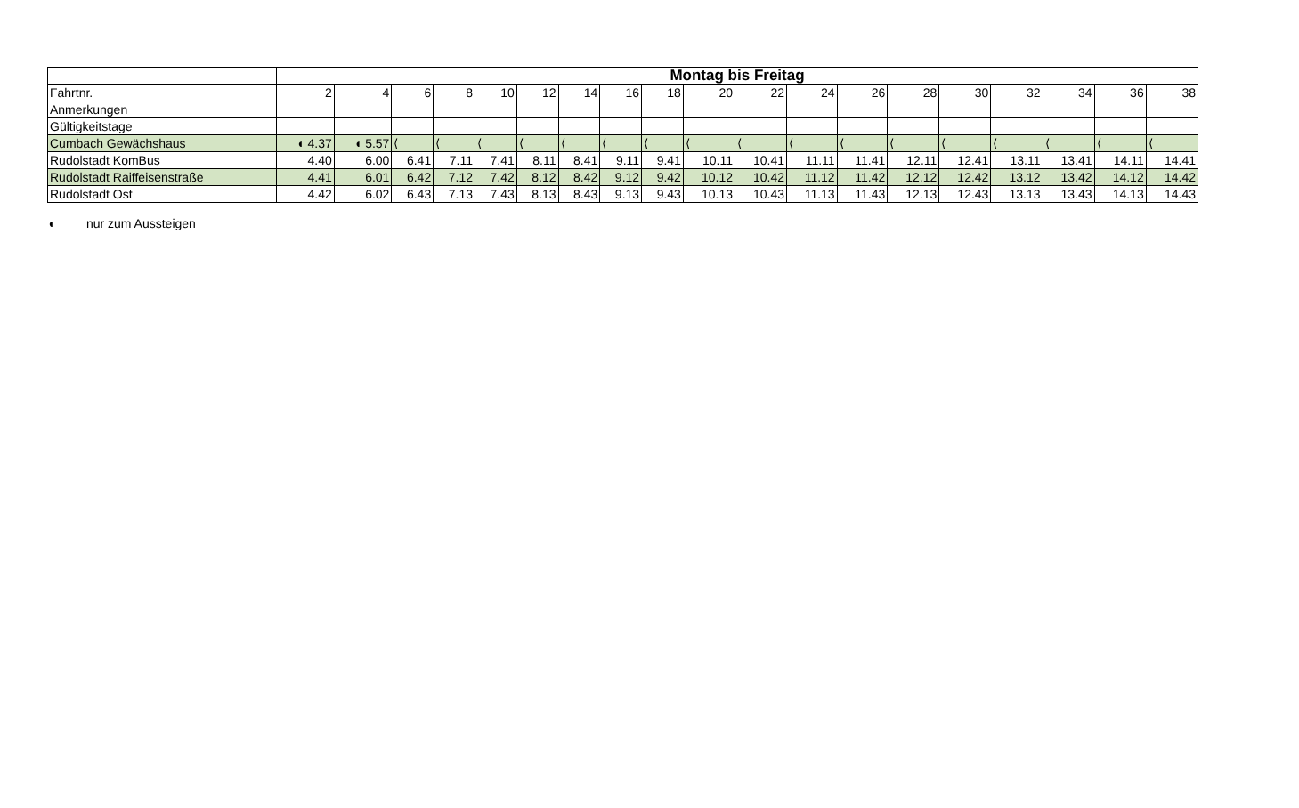| | Montag bis Freitag | | | | | | | | | | | | | | | | | | |
| Fahrtnr. | 2 | 4 | 6 | 8 | 10 | 12 | 14 | 16 | 18 | 20 | 22 | 24 | 26 | 28 | 30 | 32 | 34 | 36 | 38 |
| Anmerkungen | | | | | | | | | | | | | | | | | | | |
| Gültigkeitstage | | | | | | | | | | | | | | | | | | | |
| Cumbach Gewächshaus | ◖ 4.37 | ◖ 5.57 | ⟨ | ⟨ | ⟨ | ⟨ | ⟨ | ⟨ | ⟨ | ⟨ | ⟨ | ⟨ | ⟨ | ⟨ | ⟨ | ⟨ | ⟨ | ⟨ | ⟨ |
| Rudolstadt KomBus | 4.40 | 6.00 | 6.41 | 7.11 | 7.41 | 8.11 | 8.41 | 9.11 | 9.41 | 10.11 | 10.41 | 11.11 | 11.41 | 12.11 | 12.41 | 13.11 | 13.41 | 14.11 | 14.41 |
| Rudolstadt Raiffeisenstraße | 4.41 | 6.01 | 6.42 | 7.12 | 7.42 | 8.12 | 8.42 | 9.12 | 9.42 | 10.12 | 10.42 | 11.12 | 11.42 | 12.12 | 12.42 | 13.12 | 13.42 | 14.12 | 14.42 |
| Rudolstadt Ost | 4.42 | 6.02 | 6.43 | 7.13 | 7.43 | 8.13 | 8.43 | 9.13 | 9.43 | 10.13 | 10.43 | 11.13 | 11.43 | 12.13 | 12.43 | 13.13 | 13.43 | 14.13 | 14.43 |
◖ nur zum Aussteigen